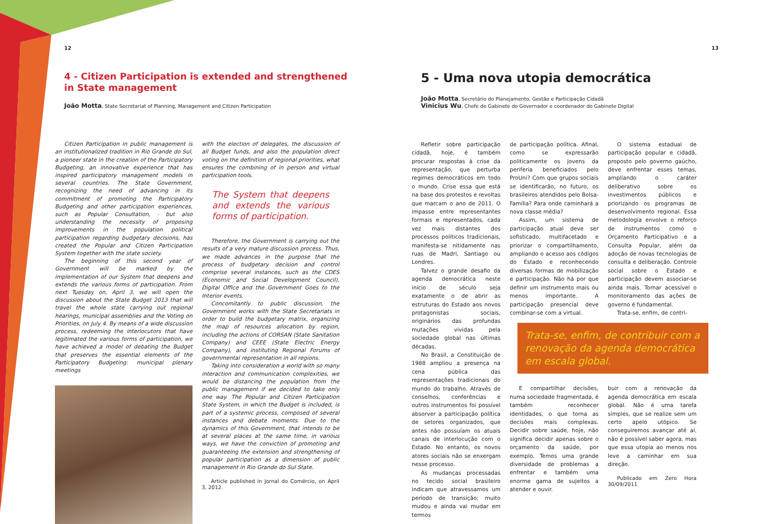12
4 - Citizen Participation is extended and strengthened in State management
João Motta, State Secretariat of Planning, Management and Citizen Participation
Citizen Participation in public management is an institutionalized tradition in Rio Grande do Sul, a pioneer state in the creation of the Participatory Budgeting, an innovative experience that has inspired participatory management models in several countries. The State Government, recognizing the need of advancing in its commitment of promoting the Participatory Budgeting and other participation experiences, such as Popular Consultation, - but also understanding the necessity of proposing improvements in the population political participation regarding budgetary decisions, has created the Popular and Citizen Participation System together with the state society.
The beginning of this second year of Government will be marked by the implementation of our System that deepens and extends the various forms of participation. From next Tuesday on, April 3, we will open the discussion about the State Budget 2013 that will travel the whole state carrying out regional hearings, municipal assemblies and the Voting on Priorities, on July 4. By means of a wide discussion process, redeeming the interlocutors that have legitimated the various forms of participation, we have achieved a model of debating the Budget that preserves the essential elements of the Participatory Budgeting: municipal plenary meetings
with the election of delegates, the discussion of all Budget funds, and also the population direct voting on the definition of regional priorities, what ensures the combining of in person and virtual participation tools.
The System that deepens and extends the various forms of participation.
Therefore, the Government is carrying out the results of a very mature discussion process. Thus, we made advances in the purpose that the process of budgetary decision and control comprise several instances, such as the CDES (Economic and Social Development Council), Digital Office and the Government Goes to the Interior events.
Concomitantly to public discussion, the Government works with the State Secretariats in order to build the budgetary matrix, organizing the map of resources allocation by region, including the actions of CORSAN (State Sanitation Company) and CEEE (State Electric Energy Company), and instituting Regional Forums of governmental representation in all regions.
Taking into consideration a world with so many interaction and communication complexities, we would be distancing the population from the public management if we decided to take only one way. The Popular and Citizen Participation State System, in which the Budget is included, is part of a systemic process, composed of several instances and debate moments. Due to the dynamics of this Government, that intends to be at several places at the same time, in various ways, we have the conviction of promoting and guaranteeing the extension and strengthening of popular participation as a dimension of public management in Rio Grande do Sul State.
Article published in Jornal do Comércio, on April 3, 2012.
13
5 - Uma nova utopia democrática
João Motta, Secretário do Planejamento, Gestão e Participação Cidadã
Vinicius Wu, Chefe de Gabinete do Governador e coordenador do Gabinete Digital
Refletir sobre participação cidadã, hoje, é também procurar respostas à crise da representação, que perturba regimes democráticos em todo o mundo. Crise essa que está na base dos protestos e revoltas que marcam o ano de 2011. O impasse entre representantes formais e representados, cada vez mais distantes dos processos políticos tradicionais, manifesta-se nitidamente nas ruas de Madri, Santiago ou Londres.
Talvez o grande desafio da agenda democrática neste início de século seja exatamente o de abrir as estruturas do Estado aos novos protagonistas sociais, originários das profundas mutações vividas pela sociedade global nas últimas décadas.
No Brasil, a Constituição de 1988 ampliou a presença na cena pública das representações tradicionais do mundo do trabalho. Através de conselhos, conferências e outros instrumentos foi possível absorver a participação política de setores organizados, que antes não possuíam os atuais canais de interlocução com o Estado. No entanto, os novos atores sociais não se enxergam nesse processo.
As mudanças processadas no tecido social brasileiro indicam que atravessamos um período de transição; muito mudou e ainda vai mudar em termos
de participação política. Afinal, como se expressarão politicamente os jovens da periferia beneficiados pelo ProUni? Com que grupos sociais se identificarão, no futuro, os brasileiros atendidos pelo Bolsa-Família? Para onde caminhará a nova classe média?
Assim, um sistema de participação atual deve ser sofisticado, multifacetado e priorizar o compartilhamento, ampliando o acesso aos códigos do Estado e reconhecendo diversas formas de mobilização e participação. Não há por que definir um instrumento mais ou menos importante. A participação presencial deve combinar-se com a virtual.
O sistema estadual de participação popular e cidadã, proposto pelo governo gaúcho, deve enfrentar esses temas, ampliando o caráter deliberativo sobre os investimentos públicos e priorizando os programas de desenvolvimento regional. Essa metodologia envolve o reforço de instrumentos como o Orçamento Participativo e a Consulta Popular, além da adoção de novas tecnologias de consulta e deliberação. Controle social sobre o Estado e participação devem associar-se ainda mais. Tornar acessível o monitoramento das ações de governo é fundamental.
Trata-se, enfim, de contri-
Trata-se, enfim, de contribuir com a renovação da agenda democrática em escala global.
E compartilhar decisões, numa sociedade fragmentada, é também reconhecer identidades, o que torna as decisões mais complexas. Decidir sobre saúde, hoje, não significa decidir apenas sobre o orçamento da saúde, por exemplo. Temos uma grande diversidade de problemas a enfrentar e também uma enorme gama de sujeitos a atender e ouvir.
buir com a renovação da agenda democrática em escala global. Não é uma tarefa simples, que se realize sem um certo apelo utópico. Se conseguiremos avançar até aí, não é possível saber agora, mas que essa utopia ao menos nos leve a caminhar em sua direção.
Publicado em Zero Hora 30/09/2011